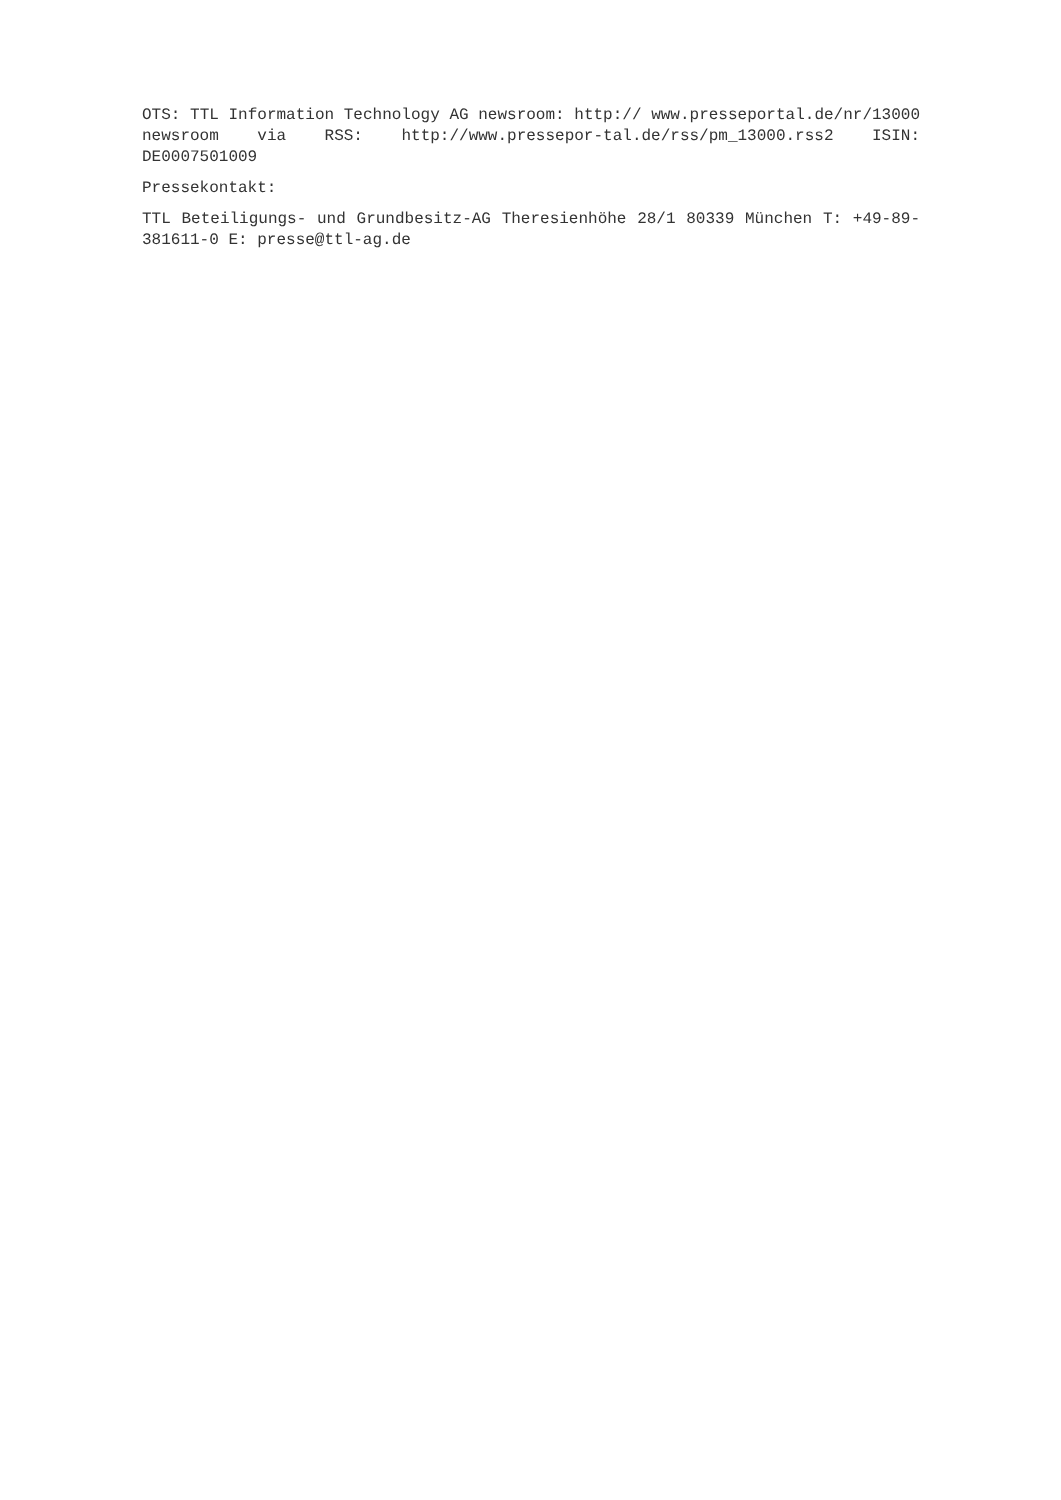OTS: TTL Information Technology AG newsroom: http:// www.presseportal.de/nr/13000 newsroom via RSS: http://www.pressepor-tal.de/rss/pm_13000.rss2 ISIN: DE0007501009
Pressekontakt:
TTL Beteiligungs- und Grundbesitz-AG Theresienhöhe 28/1 80339 München T: +49-89-381611-0 E: presse@ttl-ag.de